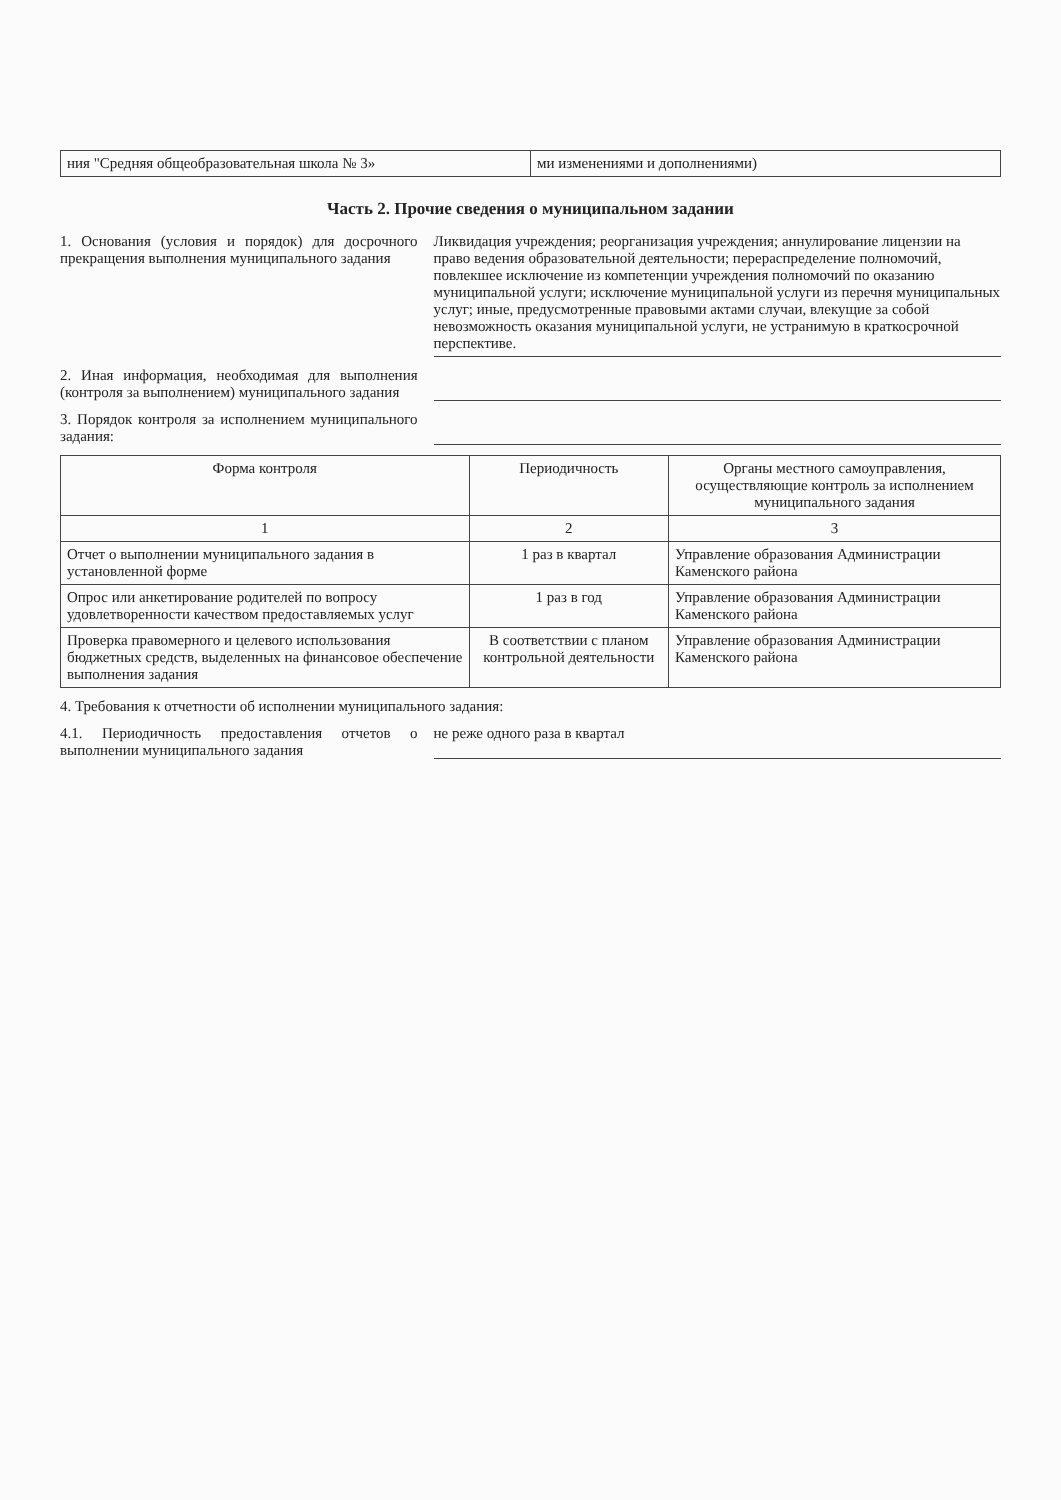| ния "Средняя общеобразовательная школа № 3» | ми изменениями и дополнениями) |
Часть 2. Прочие сведения о муниципальном задании
1. Основания (условия и порядок) для досрочного прекращения выполнения муниципального задания
Ликвидация учреждения; реорганизация учреждения; аннулирование лицензии на право ведения образовательной деятельности; перераспределение полномочий, повлекшее исключение из компетенции учреждения полномочий по оказанию муниципальной услуги; исключение муниципальной услуги из перечня муниципальных услуг; иные, предусмотренные правовыми актами случаи, влекущие за собой невозможность оказания муниципальной услуги, не устранимую в краткосрочной перспективе.
2. Иная информация, необходимая для выполнения (контроля за выполнением) муниципального задания
3. Порядок контроля за исполнением муниципального задания:
| Форма контроля | Периодичность | Органы местного самоуправления, осуществляющие контроль за исполнением муниципального задания |
| --- | --- | --- |
| 1 | 2 | 3 |
| Отчет о выполнении муниципального задания в установленной форме | 1 раз в квартал | Управление образования Администрации Каменского района |
| Опрос или анкетирование родителей по вопросу удовлетворенности качеством предоставляемых услуг | 1 раз в год | Управление образования Администрации Каменского района |
| Проверка правомерного и целевого использования бюджетных средств, выделенных на финансовое обеспечение выполнения задания | В соответствии с планом контрольной деятельности | Управление образования Администрации Каменского района |
4. Требования к отчетности об исполнении муниципального задания:
4.1. Периодичность предоставления отчетов о выполнении муниципального задания
не реже одного раза в квартал